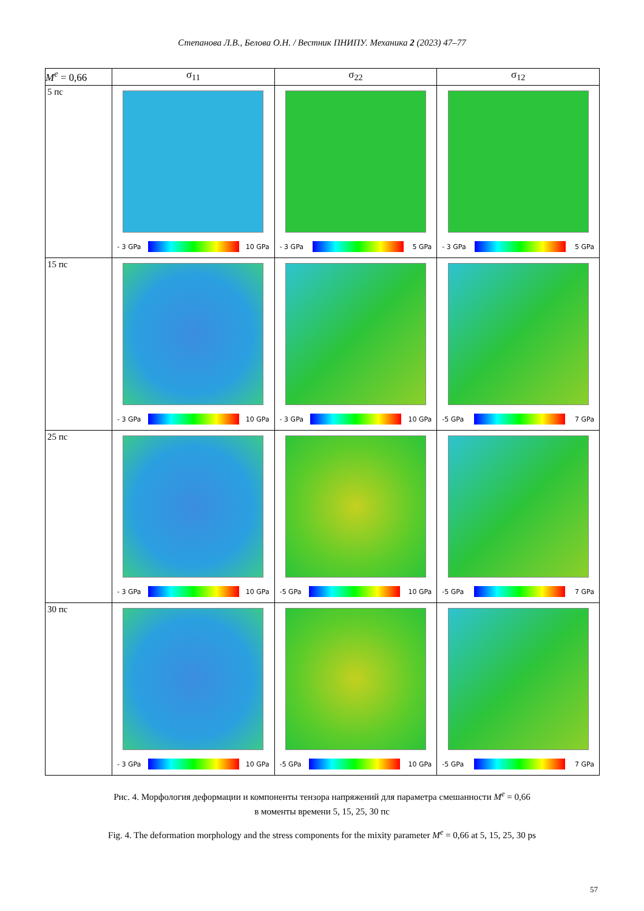Степанова Л.В., Белова О.Н. / Вестник ПНИПУ. Механика 2 (2023) 47–77
| M<sup>e</sup> = 0,66 | σ<sub>11</sub> | σ<sub>22</sub> | σ<sub>12</sub> |
| --- | --- | --- | --- |
| 5 пс | - 3 GPa 10 GPa | - 3 GPa 5 GPa | - 3 GPa 5 GPa |
| 15 пс | - 3 GPa 10 GPa | - 3 GPa 10 GPa | -5 GPa 7 GPa |
| 25 пс | - 3 GPa 10 GPa | -5 GPa 10 GPa | -5 GPa 7 GPa |
| 30 пс | - 3 GPa 10 GPa | -5 GPa 10 GPa | -5 GPa 7 GPa |
Рис. 4. Морфология деформации и компоненты тензора напряжений для параметра смешанности M<sup>e</sup> = 0,66
в моменты времени 5, 15, 25, 30 пс
Fig. 4. The deformation morphology and the stress components for the mixity parameter M<sup>e</sup> = 0,66 at 5, 15, 25, 30 ps
57